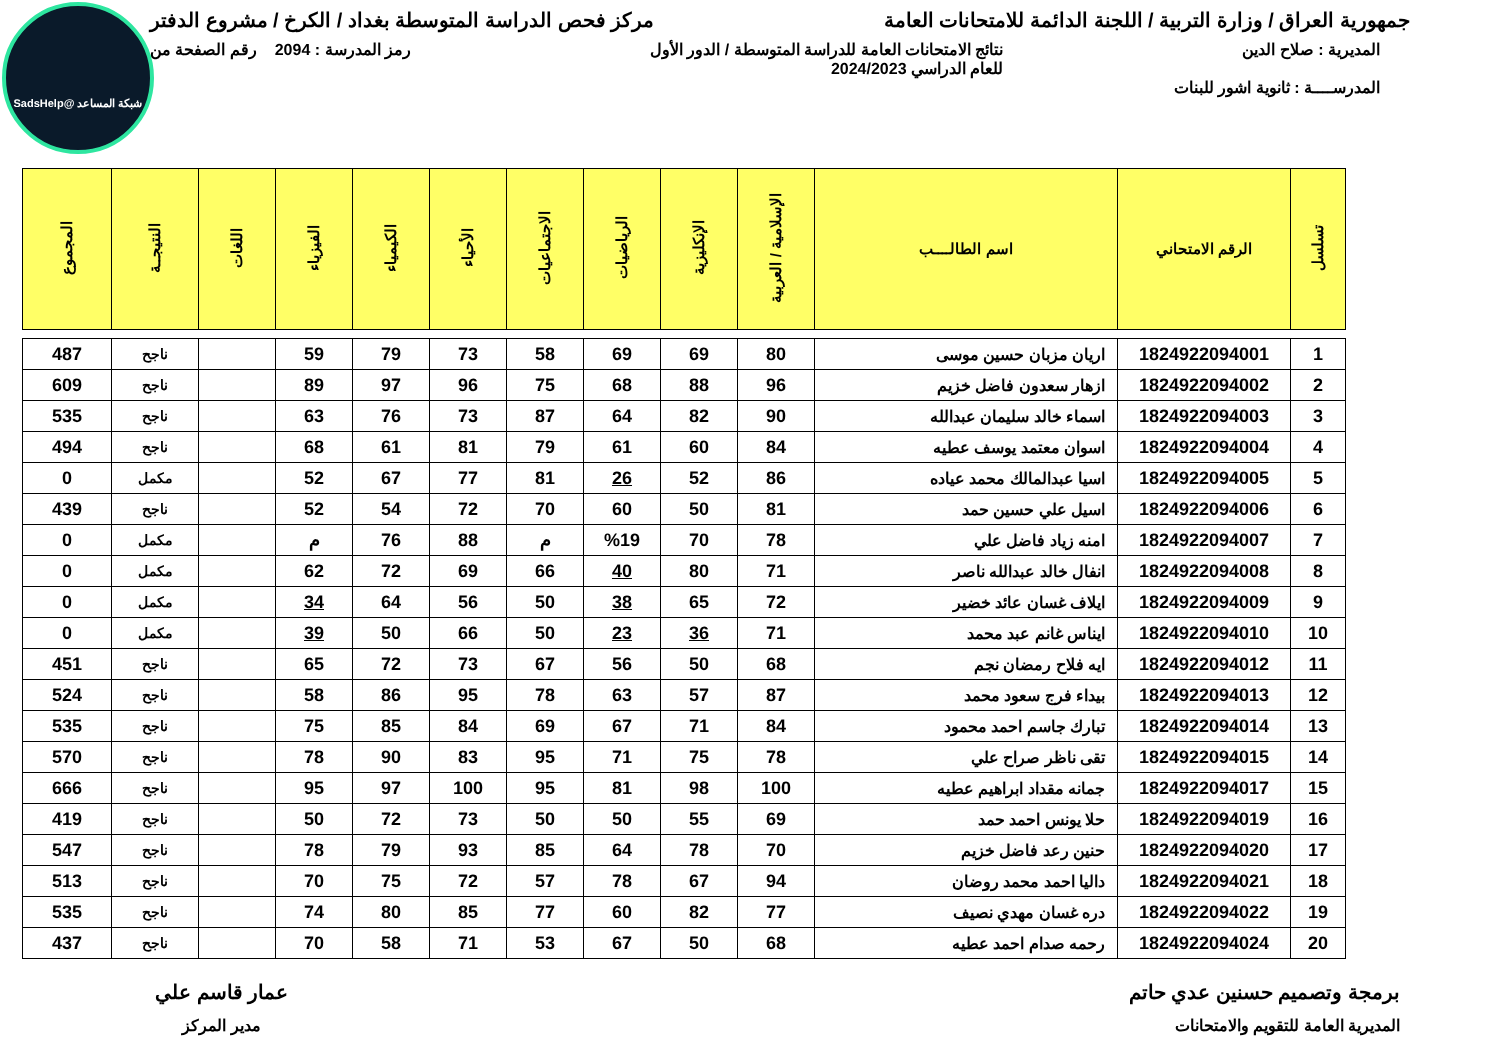شبكة المساعد @SadsHelp
جمهورية العراق / وزارة التربية / اللجنة الدائمة للامتحانات العامة مركز فحص الدراسة المتوسطة بغداد / الكرخ / مشروع الدفتر
المديرية : صلاح الدين نتائج الامتحانات العامة للدراسة المتوسطة / الدور الأول
للعام الدراسي 2024/2023 رمز المدرسة : 2094 رقم الصفحة من
المدرســــة : ثانوية اشور للبنات
| تسلسل | الرقم الامتحاني | اسم الطالــــب | الإسلامية / العربية | الإنكليزية | الرياضيات | الاجتماعيات | الأحياء | الكيمياء | الفيزياء | اللغات | النتيجــة | المجموع |
| --- | --- | --- | --- | --- | --- | --- | --- | --- | --- | --- | --- | --- |
| 1 | 1824922094001 | اريان مزبان حسين موسى | 80 | 69 | 69 | 58 | 73 | 79 | 59 | | ناجح | 487 |
| 2 | 1824922094002 | ازهار سعدون فاضل خزيم | 96 | 88 | 68 | 75 | 96 | 97 | 89 | | ناجح | 609 |
| 3 | 1824922094003 | اسماء خالد سليمان عبدالله | 90 | 82 | 64 | 87 | 73 | 76 | 63 | | ناجح | 535 |
| 4 | 1824922094004 | اسوان معتمد يوسف عطيه | 84 | 60 | 61 | 79 | 81 | 61 | 68 | | ناجح | 494 |
| 5 | 1824922094005 | اسيا عبدالمالك محمد عياده | 86 | 52 | 26 | 81 | 77 | 67 | 52 | | مكمل | 0 |
| 6 | 1824922094006 | اسيل علي حسين حمد | 81 | 50 | 60 | 70 | 72 | 54 | 52 | | ناجح | 439 |
| 7 | 1824922094007 | امنه زياد فاضل علي | 78 | 70 | %19 | م | 88 | 76 | م | | مكمل | 0 |
| 8 | 1824922094008 | انفال خالد عبدالله ناصر | 71 | 80 | 40 | 66 | 69 | 72 | 62 | | مكمل | 0 |
| 9 | 1824922094009 | ايلاف غسان عائد خضير | 72 | 65 | 38 | 50 | 56 | 64 | 34 | | مكمل | 0 |
| 10 | 1824922094010 | ايناس غانم عبد محمد | 71 | 36 | 23 | 50 | 66 | 50 | 39 | | مكمل | 0 |
| 11 | 1824922094012 | ايه فلاح رمضان نجم | 68 | 50 | 56 | 67 | 73 | 72 | 65 | | ناجح | 451 |
| 12 | 1824922094013 | بيداء فرج سعود محمد | 87 | 57 | 63 | 78 | 95 | 86 | 58 | | ناجح | 524 |
| 13 | 1824922094014 | تبارك جاسم احمد محمود | 84 | 71 | 67 | 69 | 84 | 85 | 75 | | ناجح | 535 |
| 14 | 1824922094015 | تقى ناظر صراح علي | 78 | 75 | 71 | 95 | 83 | 90 | 78 | | ناجح | 570 |
| 15 | 1824922094017 | جمانه مقداد ابراهيم عطيه | 100 | 98 | 81 | 95 | 100 | 97 | 95 | | ناجح | 666 |
| 16 | 1824922094019 | حلا يونس احمد حمد | 69 | 55 | 50 | 50 | 73 | 72 | 50 | | ناجح | 419 |
| 17 | 1824922094020 | حنين رعد فاضل خزيم | 70 | 78 | 64 | 85 | 93 | 79 | 78 | | ناجح | 547 |
| 18 | 1824922094021 | داليا احمد محمد روضان | 94 | 67 | 78 | 57 | 72 | 75 | 70 | | ناجح | 513 |
| 19 | 1824922094022 | دره غسان مهدي نصيف | 77 | 82 | 60 | 77 | 85 | 80 | 74 | | ناجح | 535 |
| 20 | 1824922094024 | رحمه صدام احمد عطيه | 68 | 50 | 67 | 53 | 71 | 58 | 70 | | ناجح | 437 |
برمجة وتصميم حسنين عدي حاتم
المديرية العامة للتقويم والامتحانات
عمار قاسم علي
مدير المركز